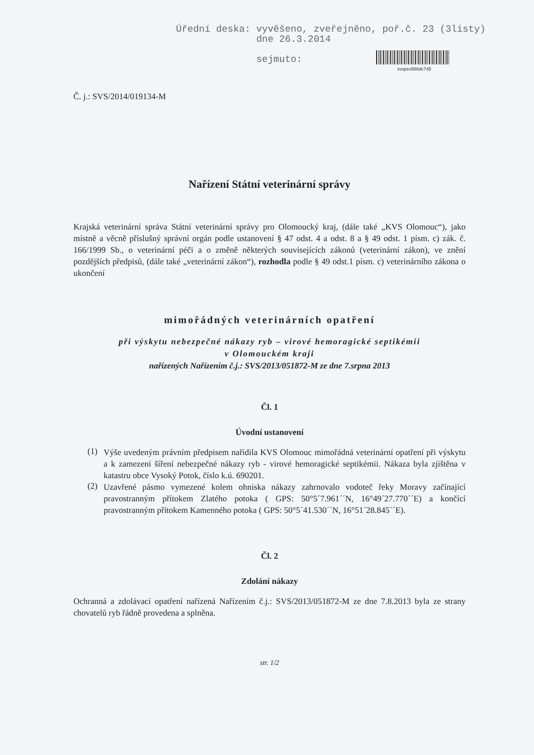Úřední deska: vyvěšeno, zveřejněno, poř.č. 23 (3listy)
dne 26.3.2014
sejmuto:
svspes566dc745
Č. j.: SVS/2014/019134-M
Nařízení Státní veterinární správy
Krajská veterinární správa Státní veterinární správy pro Olomoucký kraj, (dále také „KVS Olomouc“), jako místně a věcně příslušný správní orgán podle ustanovení § 47 odst. 4 a odst. 8 a § 49 odst. 1 písm. c) zák. č. 166/1999 Sb., o veterinární péči a o změně některých souvisejících zákonů (veterinární zákon), ve znění pozdějších předpisů, (dále také „veterinární zákon“), rozhodla podle § 49 odst.1 písm. c) veterinárního zákona o ukončení
mimořádných veterinárních opatření
při výskytu nebezpečné nákazy ryb – virové hemoragické septikémii
v Olomouckém kraji
nařízených Nařízením č.j.: SVS/2013/051872-M ze dne 7.srpna 2013
Čl. 1
Úvodní ustanovení
(1)
Výše uvedeným právním předpisem nařídila KVS Olomouc mimořádná veterinární opatření při výskytu a k zamezení šíření nebezpečné nákazy ryb - virové hemoragické septikémii. Nákaza byla zjištěna v katastru obce Vysoký Potok, číslo k.ú. 690201.
(2)
Uzavřené pásmo vymezené kolem ohniska nákazy zahrnovalo vodoteč řeky Moravy začínající pravostranným přítokem Zlatého potoka ( GPS: 50°5´7.961´´N, 16°49´27.770´´E) a končící pravostranným přítokem Kamenného potoka ( GPS: 50°5´41.530´´N, 16°51´28.845´´E).
Čl. 2
Zdolání nákazy
Ochranná a zdolávací opatření nařízená Nařízením č.j.: SVS/2013/051872-M ze dne 7.8.2013 byla ze strany chovatelů ryb řádně provedena a splněna.
str. 1/2